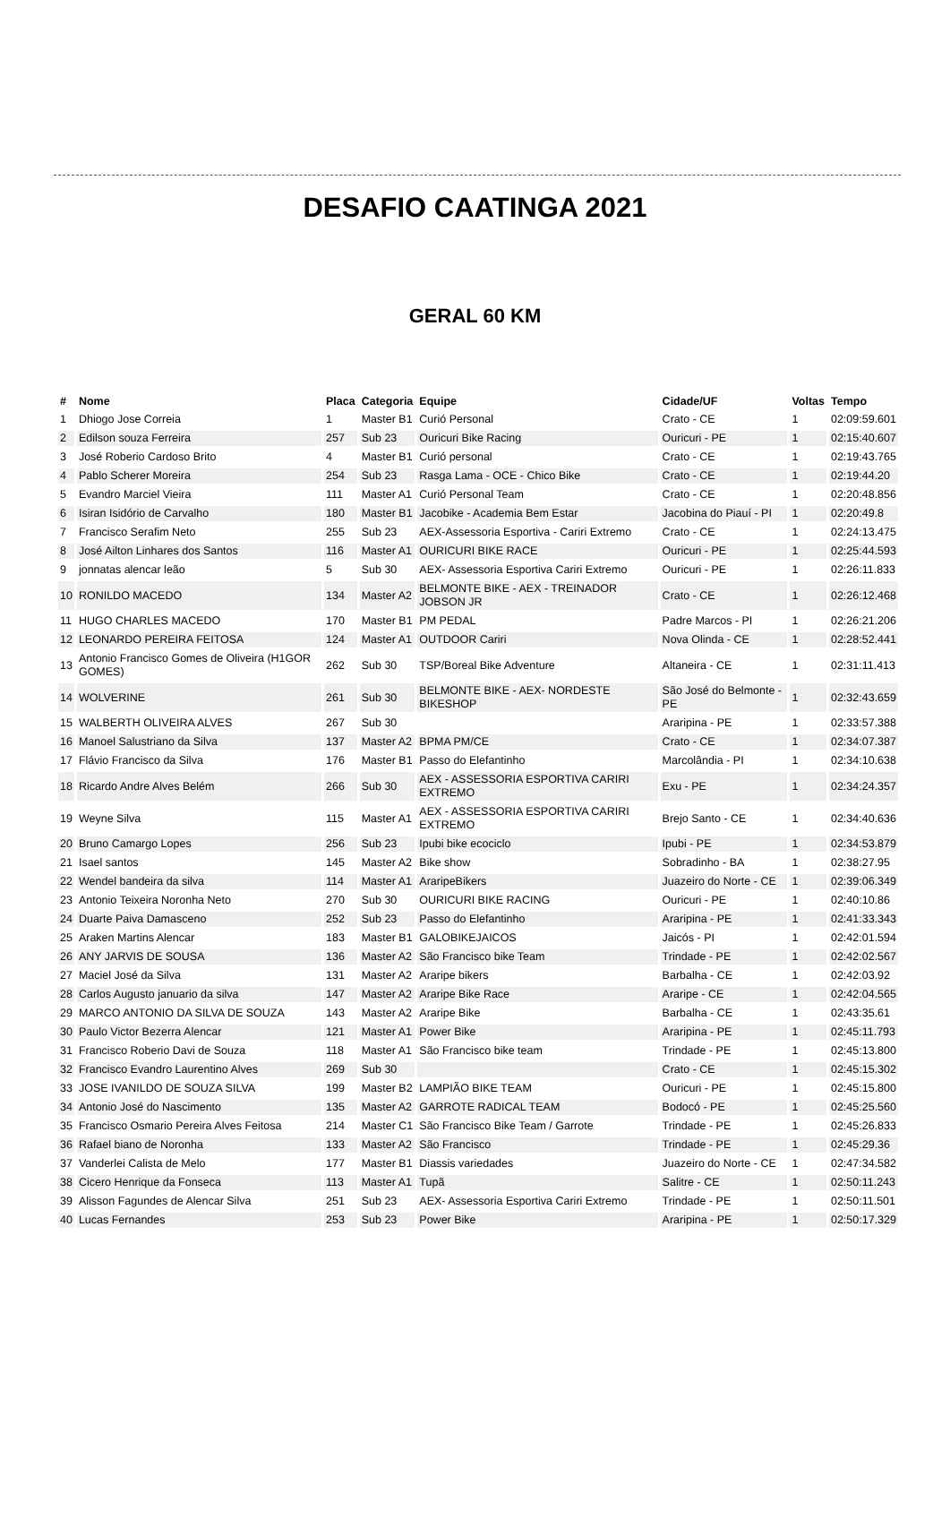DESAFIO CAATINGA 2021
GERAL 60 KM
| # | Nome | Placa | Categoria | Equipe | Cidade/UF | Voltas | Tempo |
| --- | --- | --- | --- | --- | --- | --- | --- |
| 1 | Dhiogo Jose Correia | 1 | Master B1 | Curió Personal | Crato - CE | 1 | 02:09:59.601 |
| 2 | Edilson souza Ferreira | 257 | Sub 23 | Ouricuri Bike Racing | Ouricuri - PE | 1 | 02:15:40.607 |
| 3 | José Roberio Cardoso Brito | 4 | Master B1 | Curió personal | Crato - CE | 1 | 02:19:43.765 |
| 4 | Pablo Scherer Moreira | 254 | Sub 23 | Rasga Lama - OCE - Chico Bike | Crato - CE | 1 | 02:19:44.20 |
| 5 | Evandro Marciel Vieira | 111 | Master A1 | Curió Personal Team | Crato - CE | 1 | 02:20:48.856 |
| 6 | Isiran Isidório de Carvalho | 180 | Master B1 | Jacobike - Academia Bem Estar | Jacobina do Piauí - PI | 1 | 02:20:49.8 |
| 7 | Francisco Serafim Neto | 255 | Sub 23 | AEX-Assessoria Esportiva - Cariri Extremo | Crato - CE | 1 | 02:24:13.475 |
| 8 | José Ailton Linhares dos Santos | 116 | Master A1 | OURICURI BIKE RACE | Ouricuri - PE | 1 | 02:25:44.593 |
| 9 | jonnatas alencar leão | 5 | Sub 30 | AEX- Assessoria Esportiva Cariri Extremo | Ouricuri - PE | 1 | 02:26:11.833 |
| 10 | RONILDO MACEDO | 134 | Master A2 | BELMONTE BIKE - AEX - TREINADOR JOBSON JR | Crato - CE | 1 | 02:26:12.468 |
| 11 | HUGO CHARLES MACEDO | 170 | Master B1 | PM PEDAL | Padre Marcos - PI | 1 | 02:26:21.206 |
| 12 | LEONARDO PEREIRA FEITOSA | 124 | Master A1 | OUTDOOR Cariri | Nova Olinda - CE | 1 | 02:28:52.441 |
| 13 | Antonio Francisco Gomes de Oliveira (H1GOR GOMES) | 262 | Sub 30 | TSP/Boreal Bike Adventure | Altaneira - CE | 1 | 02:31:11.413 |
| 14 | WOLVERINE | 261 | Sub 30 | BELMONTE BIKE - AEX- NORDESTE BIKESHOP | São José do Belmonte - PE | 1 | 02:32:43.659 |
| 15 | WALBERTH OLIVEIRA ALVES | 267 | Sub 30 | | Araripina - PE | 1 | 02:33:57.388 |
| 16 | Manoel Salustriano da Silva | 137 | Master A2 | BPMA PM/CE | Crato - CE | 1 | 02:34:07.387 |
| 17 | Flávio Francisco da Silva | 176 | Master B1 | Passo do Elefantinho | Marcolândia - PI | 1 | 02:34:10.638 |
| 18 | Ricardo Andre Alves Belém | 266 | Sub 30 | AEX - ASSESSORIA ESPORTIVA CARIRI EXTREMO | Exu - PE | 1 | 02:34:24.357 |
| 19 | Weyne Silva | 115 | Master A1 | AEX - ASSESSORIA ESPORTIVA CARIRI EXTREMO | Brejo Santo - CE | 1 | 02:34:40.636 |
| 20 | Bruno Camargo Lopes | 256 | Sub 23 | Ipubi bike ecociclo | Ipubi - PE | 1 | 02:34:53.879 |
| 21 | Isael santos | 145 | Master A2 | Bike show | Sobradinho - BA | 1 | 02:38:27.95 |
| 22 | Wendel bandeira da silva | 114 | Master A1 | AraripeBikers | Juazeiro do Norte - CE | 1 | 02:39:06.349 |
| 23 | Antonio Teixeira Noronha Neto | 270 | Sub 30 | OURICURI BIKE RACING | Ouricuri - PE | 1 | 02:40:10.86 |
| 24 | Duarte Paiva Damasceno | 252 | Sub 23 | Passo do Elefantinho | Araripina - PE | 1 | 02:41:33.343 |
| 25 | Araken Martins Alencar | 183 | Master B1 | GALOBIKEJAICOS | Jaicós - PI | 1 | 02:42:01.594 |
| 26 | ANY JARVIS DE SOUSA | 136 | Master A2 | São Francisco bike Team | Trindade - PE | 1 | 02:42:02.567 |
| 27 | Maciel José da Silva | 131 | Master A2 | Araripe bikers | Barbalha - CE | 1 | 02:42:03.92 |
| 28 | Carlos Augusto januario da silva | 147 | Master A2 | Araripe Bike Race | Araripe - CE | 1 | 02:42:04.565 |
| 29 | MARCO ANTONIO DA SILVA DE SOUZA | 143 | Master A2 | Araripe Bike | Barbalha - CE | 1 | 02:43:35.61 |
| 30 | Paulo Victor Bezerra Alencar | 121 | Master A1 | Power Bike | Araripina - PE | 1 | 02:45:11.793 |
| 31 | Francisco Roberio Davi de Souza | 118 | Master A1 | São Francisco bike team | Trindade - PE | 1 | 02:45:13.800 |
| 32 | Francisco Evandro Laurentino Alves | 269 | Sub 30 | | Crato - CE | 1 | 02:45:15.302 |
| 33 | JOSE IVANILDO DE SOUZA SILVA | 199 | Master B2 | LAMPIÃO BIKE TEAM | Ouricuri - PE | 1 | 02:45:15.800 |
| 34 | Antonio José do Nascimento | 135 | Master A2 | GARROTE RADICAL TEAM | Bodocó - PE | 1 | 02:45:25.560 |
| 35 | Francisco Osmario Pereira Alves Feitosa | 214 | Master C1 | São Francisco Bike Team / Garrote | Trindade - PE | 1 | 02:45:26.833 |
| 36 | Rafael biano de Noronha | 133 | Master A2 | São Francisco | Trindade - PE | 1 | 02:45:29.36 |
| 37 | Vanderlei Calista de Melo | 177 | Master B1 | Diassis variedades | Juazeiro do Norte - CE | 1 | 02:47:34.582 |
| 38 | Cicero Henrique da Fonseca | 113 | Master A1 | Tupã | Salitre - CE | 1 | 02:50:11.243 |
| 39 | Alisson Fagundes de Alencar Silva | 251 | Sub 23 | AEX- Assessoria Esportiva Cariri Extremo | Trindade - PE | 1 | 02:50:11.501 |
| 40 | Lucas Fernandes | 253 | Sub 23 | Power Bike | Araripina - PE | 1 | 02:50:17.329 |